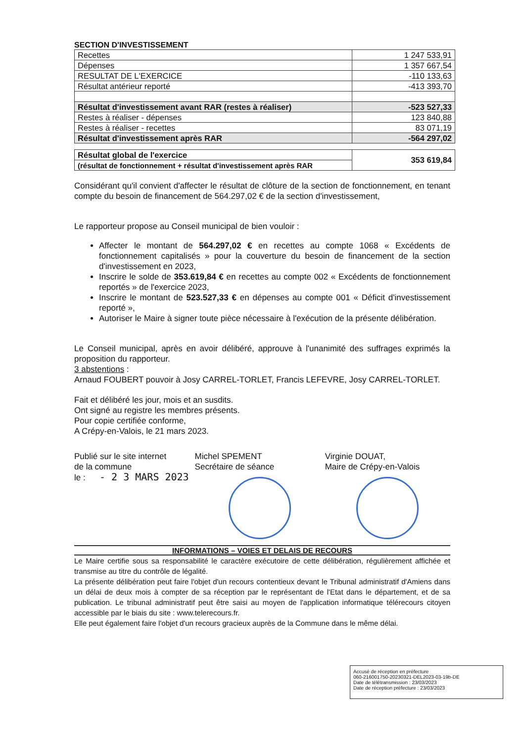SECTION D'INVESTISSEMENT
| Recettes | 1 247 533,91 |
| Dépenses | 1 357 667,54 |
| RESULTAT DE L'EXERCICE | -110 133,63 |
| Résultat antérieur reporté | -413 393,70 |
| Résultat d'investissement avant RAR (restes à réaliser) | -523 527,33 |
| Restes à réaliser - dépenses | 123 840,88 |
| Restes à réaliser - recettes | 83 071,19 |
| Résultat d'investissement après RAR | -564 297,02 |
| Résultat global de l'exercice | 353 619,84 |
| (résultat de fonctionnement + résultat d'investissement après RAR | |
Considérant qu'il convient d'affecter le résultat de clôture de la section de fonctionnement, en tenant compte du besoin de financement de 564.297,02 € de la section d'investissement,
Le rapporteur propose au Conseil municipal de bien vouloir :
Affecter le montant de 564.297,02 € en recettes au compte 1068 « Excédents de fonctionnement capitalisés » pour la couverture du besoin de financement de la section d'investissement en 2023,
Inscrire le solde de 353.619,84 € en recettes au compte 002 « Excédents de fonctionnement reportés » de l'exercice 2023,
Inscrire le montant de 523.527,33 € en dépenses au compte 001 « Déficit d'investissement reporté »,
Autoriser le Maire à signer toute pièce nécessaire à l'exécution de la présente délibération.
Le Conseil municipal, après en avoir délibéré, approuve à l'unanimité des suffrages exprimés la proposition du rapporteur.
3 abstentions :
Arnaud FOUBERT pouvoir à Josy CARREL-TORLET, Francis LEFEVRE, Josy CARREL-TORLET.
Fait et délibéré les jour, mois et an susdits.
Ont signé au registre les membres présents.
Pour copie certifiée conforme,
A Crépy-en-Valois, le 21 mars 2023.
Publié sur le site internet
de la commune
le : - 2 3 MARS 2023
Michel SPEMENT
Secrétaire de séance
Virginie DOUAT,
Maire de Crépy-en-Valois
INFORMATIONS – VOIES ET DELAIS DE RECOURS
Le Maire certifie sous sa responsabilité le caractère exécutoire de cette délibération, régulièrement affichée et transmise au titre du contrôle de légalité.
La présente délibération peut faire l'objet d'un recours contentieux devant le Tribunal administratif d'Amiens dans un délai de deux mois à compter de sa réception par le représentant de l'Etat dans le département, et de sa publication. Le tribunal administratif peut être saisi au moyen de l'application informatique télérecours citoyen accessible par le biais du site : www.telerecours.fr.
Elle peut également faire l'objet d'un recours gracieux auprès de la Commune dans le même délai.
Accusé de réception en préfecture
060-216001750-20230321-DEL2023-03-19b-DE
Date de télétransmission : 23/03/2023
Date de réception préfecture : 23/03/2023